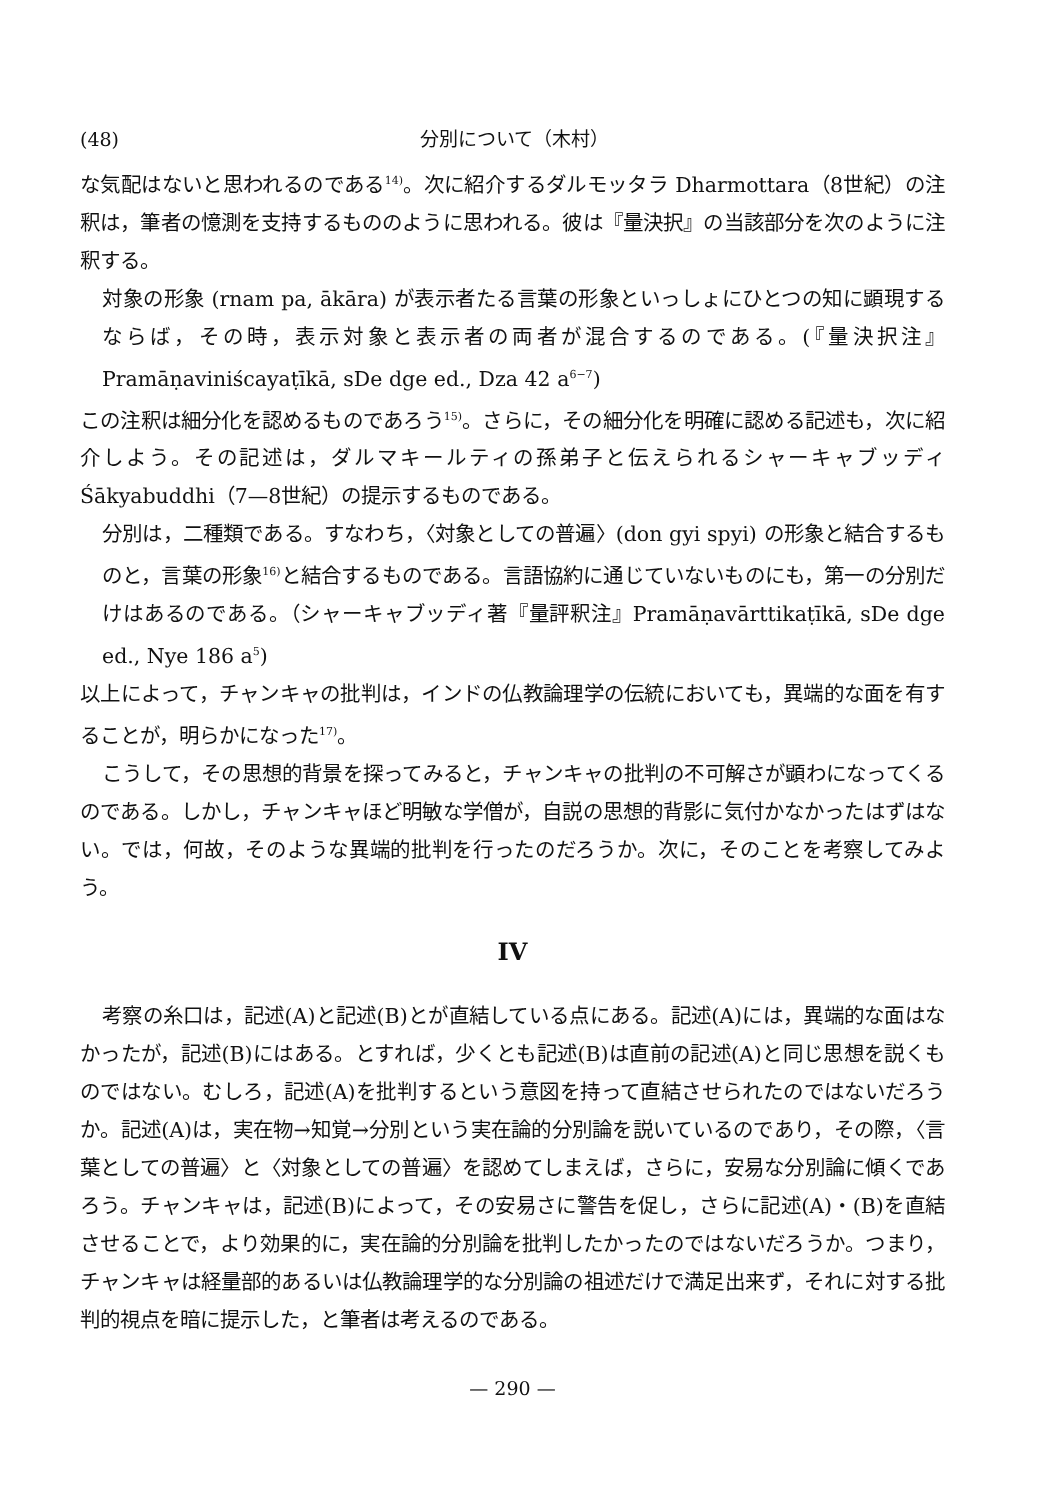(48) 分別について（木村）
な気配はないと思われるのである<sup>14)</sup>。次に紹介するダルモッタラ Dharmottara（8世紀）の注釈は，筆者の憶測を支持するもののように思われる。彼は『量決択』の当該部分を次のように注釈する。
対象の形象 (rnam pa, ākāra) が表示者たる言葉の形象といっしょにひとつの知に顕現するならば，その時，表示対象と表示者の両者が混合するのである。(『量決択注』Pramāṇaviniścayaṭīkā, sDe dge ed., Dza 42 a<sup>6−7</sup>)
この注釈は細分化を認めるものであろう<sup>15)</sup>。さらに，その細分化を明確に認める記述も，次に紹介しよう。その記述は，ダルマキールティの孫弟子と伝えられるシャーキャブッディ Śākyabuddhi（7—8世紀）の提示するものである。
分別は，二種類である。すなわち，〈対象としての普遍〉(don gyi spyi) の形象と結合するものと，言葉の形象<sup>16)</sup>と結合するものである。言語協約に通じていないものにも，第一の分別だけはあるのである。（シャーキャブッディ著『量評釈注』Pramāṇavārttikaṭīkā, sDe dge ed., Nye 186 a<sup>5</sup>)
以上によって，チャンキャの批判は，インドの仏教論理学の伝統においても，異端的な面を有することが，明らかになった<sup>17)</sup>。
こうして，その思想的背景を探ってみると，チャンキャの批判の不可解さが顕わになってくるのである。しかし，チャンキャほど明敏な学僧が，自説の思想的背影に気付かなかったはずはない。では，何故，そのような異端的批判を行ったのだろうか。次に，そのことを考察してみよう。
IV
考察の糸口は，記述(A)と記述(B)とが直結している点にある。記述(A)には，異端的な面はなかったが，記述(B)にはある。とすれば，少くとも記述(B)は直前の記述(A)と同じ思想を説くものではない。むしろ，記述(A)を批判するという意図を持って直結させられたのではないだろうか。記述(A)は，実在物→知覚→分別という実在論的分別論を説いているのであり，その際，〈言葉としての普遍〉と〈対象としての普遍〉を認めてしまえば，さらに，安易な分別論に傾くであろう。チャンキャは，記述(B)によって，その安易さに警告を促し，さらに記述(A)・(B)を直結させることで，より効果的に，実在論的分別論を批判したかったのではないだろうか。つまり，チャンキャは経量部的あるいは仏教論理学的な分別論の祖述だけで満足出来ず，それに対する批判的視点を暗に提示した，と筆者は考えるのである。
— 290 —